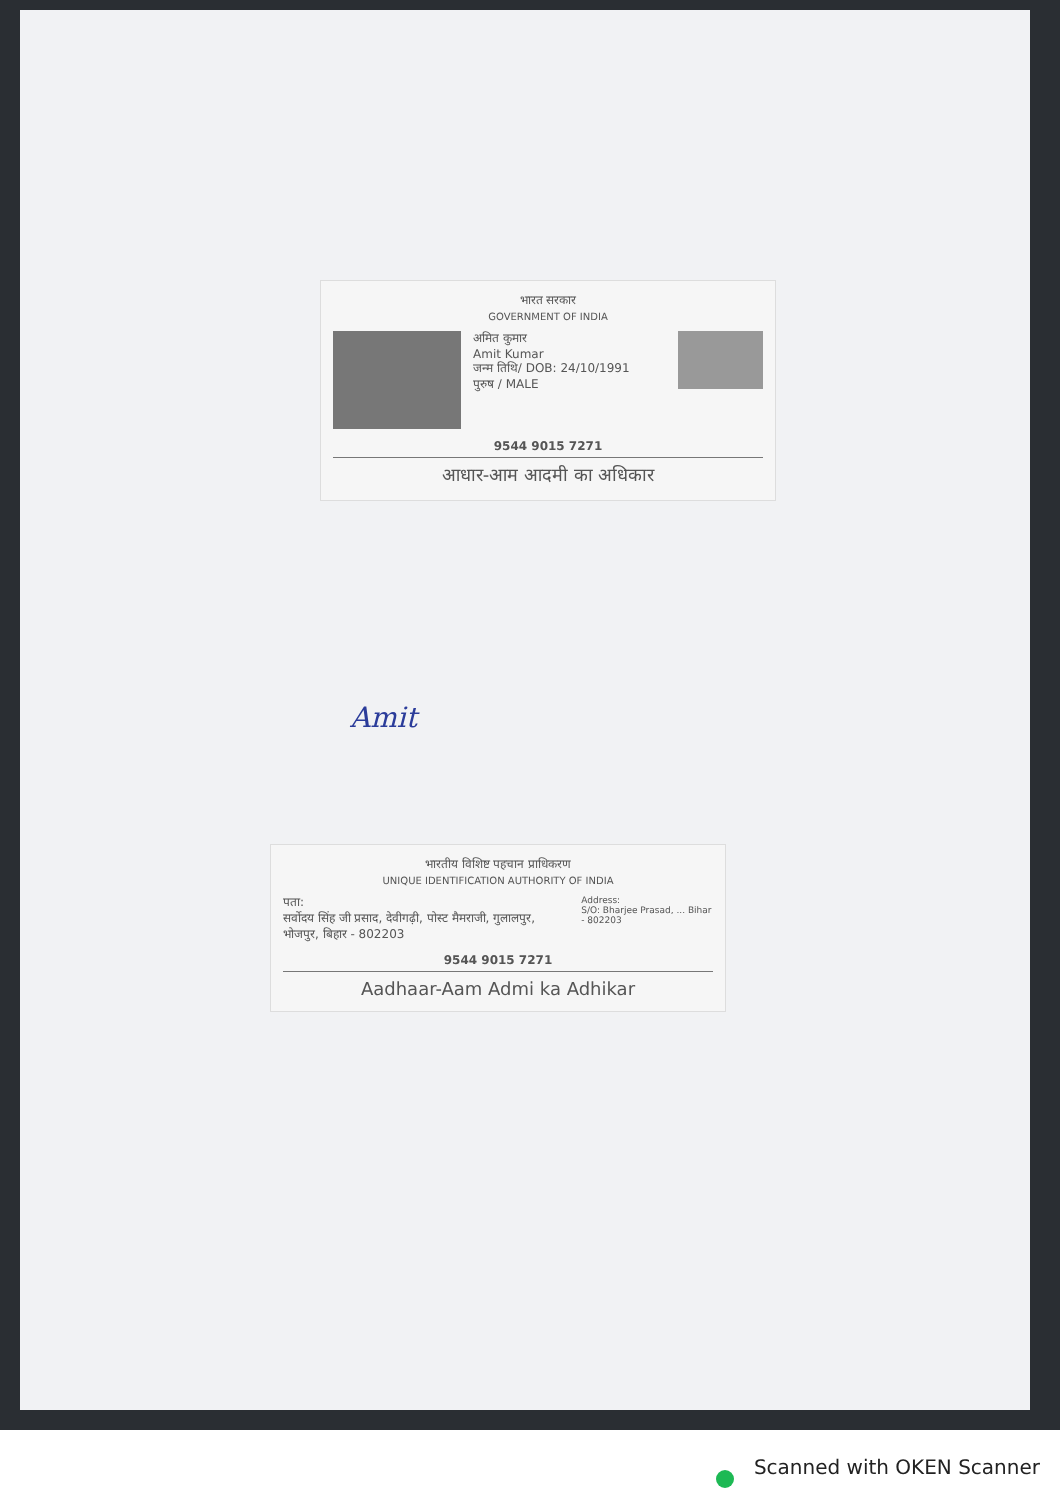भारत सरकार
GOVERNMENT OF INDIA
अमित कुमार
Amit Kumar
जन्म तिथि/ DOB: 24/10/1991
पुरुष / MALE
9544 9015 7271
आधार-आम आदमी का अधिकार
Amit
भारतीय विशिष्ट पहचान प्राधिकरण
UNIQUE IDENTIFICATION AUTHORITY OF INDIA
पता:
सर्वोदय सिंह जी प्रसाद, देवीगढ़ी, पोस्ट मैमराजी, गुलालपुर, भोजपुर, बिहार - 802203
Address:
S/O: Bharjee Prasad, ... Bihar - 802203
9544 9015 7271
Aadhaar-Aam Admi ka Adhikar
Scanned with OKEN Scanner